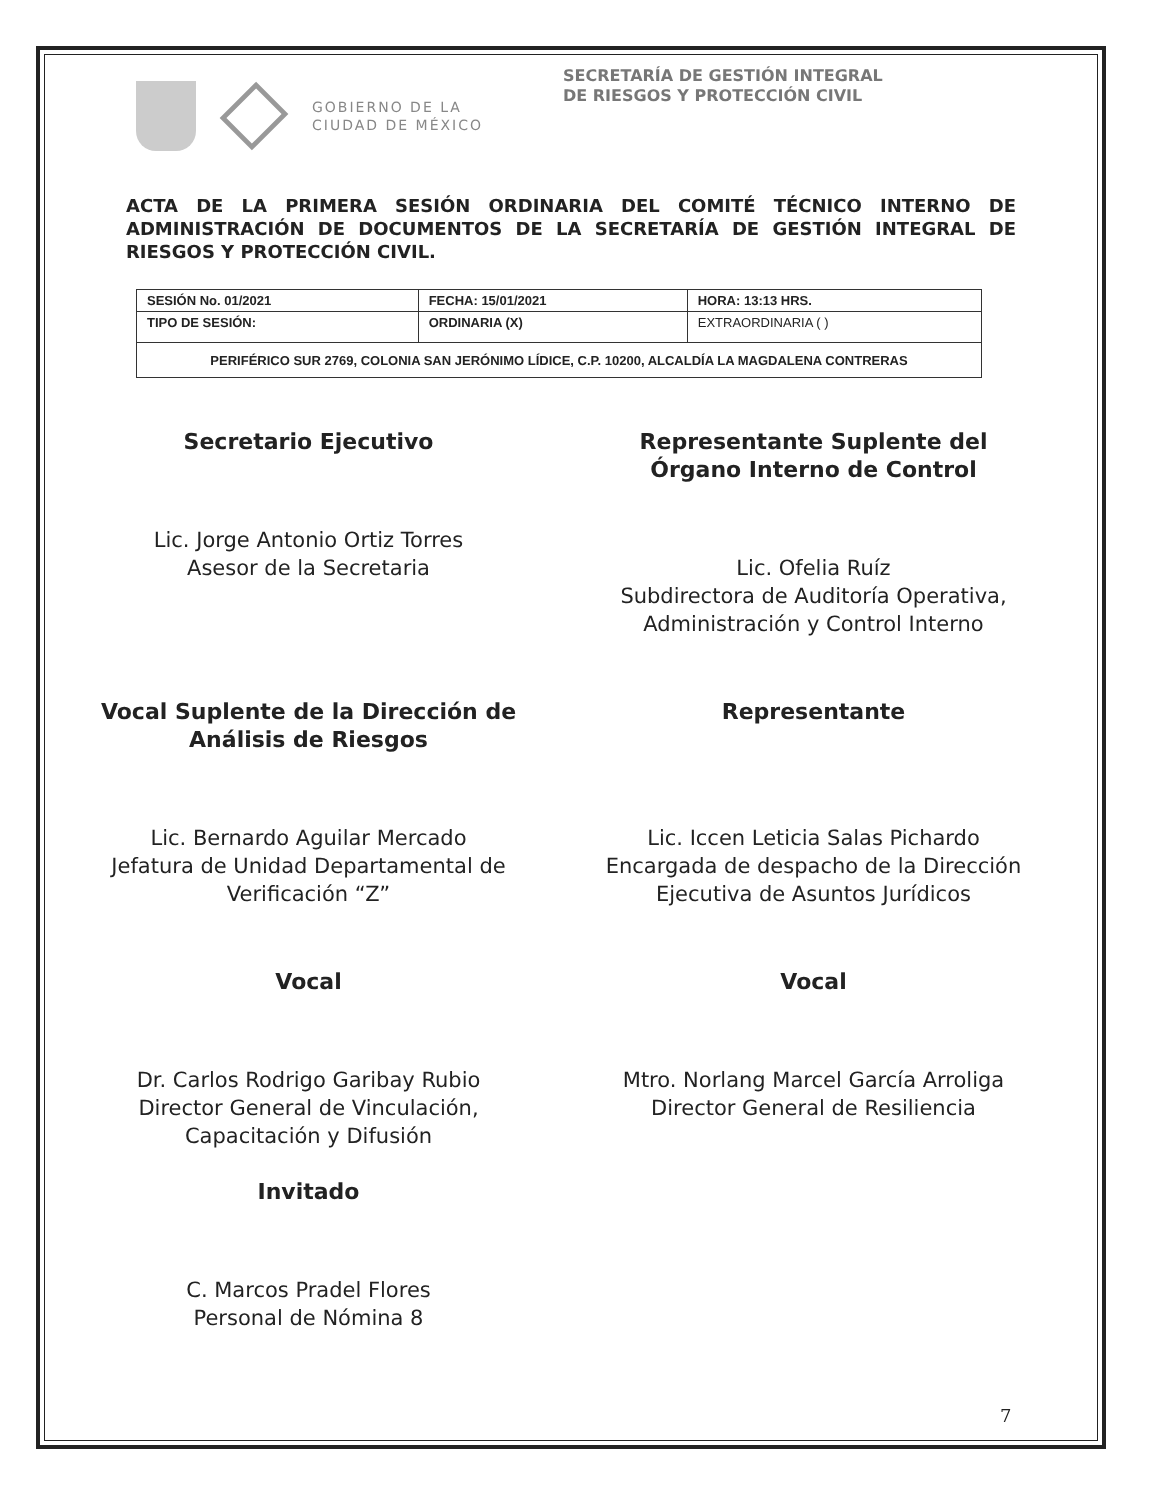GOBIERNO DE LA
CIUDAD DE MÉXICO
SECRETARÍA DE GESTIÓN INTEGRAL
DE RIESGOS Y PROTECCIÓN CIVIL
ACTA DE LA PRIMERA SESIÓN ORDINARIA DEL COMITÉ TÉCNICO INTERNO DE ADMINISTRACIÓN DE DOCUMENTOS DE LA SECRETARÍA DE GESTIÓN INTEGRAL DE RIESGOS Y PROTECCIÓN CIVIL.
| SESIÓN No. 01/2021 | FECHA: 15/01/2021 | HORA: 13:13 HRS. |
| TIPO DE SESIÓN: | ORDINARIA (X) | EXTRAORDINARIA ( ) |
| PERIFÉRICO SUR 2769, COLONIA SAN JERÓNIMO LÍDICE, C.P. 10200, ALCALDÍA LA MAGDALENA CONTRERAS | | |
Secretario Ejecutivo
Lic. Jorge Antonio Ortiz Torres
Asesor de la Secretaria
Representante Suplente del
Órgano Interno de Control
Lic. Ofelia Ruíz
Subdirectora de Auditoría Operativa,
Administración y Control Interno
Vocal Suplente de la Dirección de
Análisis de Riesgos
Lic. Bernardo Aguilar Mercado
Jefatura de Unidad Departamental de
Verificación “Z”
Representante
Lic. Iccen Leticia Salas Pichardo
Encargada de despacho de la Dirección
Ejecutiva de Asuntos Jurídicos
Vocal
Dr. Carlos Rodrigo Garibay Rubio
Director General de Vinculación,
Capacitación y Difusión
Invitado
C. Marcos Pradel Flores
Personal de Nómina 8
Vocal
Mtro. Norlang Marcel García Arroliga
Director General de Resiliencia
7